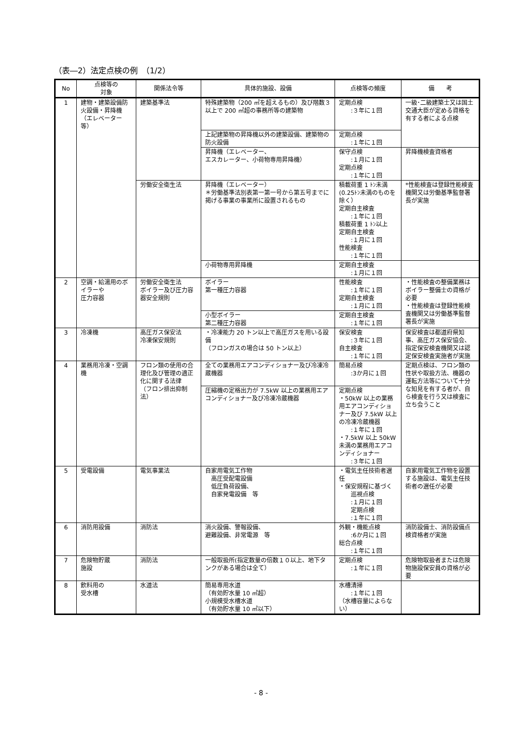（表―2）法定点検の例　（1/2）
| No | 点検等の 対象 | 関係法令等 | 具体的施設、設備 | 点検等の頻度 | 備 考 |
| --- | --- | --- | --- | --- | --- |
| 1 | 建物・建築設備防火設備・昇降機（エレベーター等） | 建築基準法 | 特殊建築物（200 ㎡を超えるもの）及び階数３以上で 200 ㎡超の事務所等の建築物 | 定期点検 :３年に１回 | 一級･二級建築士又は国土交通大臣が定める資格を有する者による点検 |
| | | | 上記建築物の昇降機以外の建築設備、建築物の防火設備 | 定期点検 :１年に１回 | |
| | | | 昇降機（エレベーター、 エスカレーター、小荷物専用昇降機） | 保守点検 :１月に１回 定期点検 :１年に１回 | 昇降機検査資格者 |
| | | 労働安全衛生法 | 昇降機（エレベーター） ＊労働基準法別表第一第一号から第五号までに掲げる事業の事業所に設置されるもの | 積載荷重 1 ﾄﾝ未満(0.25ﾄﾝ未満のものを除く） 定期自主検査 :１年に１回 積載荷重 1 ﾄﾝ以上 定期自主検査 :１月に１回 性能検査 :１年に１回 | *性能検査は登録性能検査機関又は労働基準監督署長が実施 |
| | | | 小荷物専用昇降機 | 定期自主検査 :１月に１回 | |
| 2 | 空調・給湯用のボイラーや 圧力容器 | 労働安全衛生法 ボイラー及び圧力容器安全規則 | ボイラー 第一種圧力容器 | 性能検査 :１年に１回 定期自主検査 :１月に１回 | ・性能検査の整備業務はボイラー整備士の資格が必要 ・性能検査は登録性能検査機関又は労働基準監督署長が実施 |
| | | | 小型ボイラー 第二種圧力容器 | 定期自主検査 :１年に１回 | |
| 3 | 冷凍機 | 高圧ガス保安法 冷凍保安規則 | ・冷凍能力 20 トン以上で高圧ガスを用いる設備 （フロンガスの場合は 50 トン以上） | 保安検査 :３年に１回 自主検査 :１年に１回 | 保安検査は都道府県知事、高圧ガス保安協会、指定保安検査機関又は認定保安検査実施者が実施 |
| 4 | 業務用冷凍・空調機 | フロン類の使用の合理化及び管理の適正化に関する法律 （フロン排出抑制法） | 全ての業務用エアコンディショナー及び冷凍冷蔵機器 | 簡易点検 :3か月に１回 | 定期点検は、フロン類の性状や取扱方法、機器の運転方法等について十分な知見を有する者が、自ら検査を行う又は検査に立ち会うこと |
| | | | 圧縮機の定格出力が 7.5kW 以上の業務用エアコンディショナー及び冷凍冷蔵機器 | 定期点検 ・50kW 以上の業務用エアコンディショナー及び 7.5kW 以上の冷凍冷蔵機器 :１年に１回 ・7.5kW 以上 50kW 未満の業務用エアコンディショナー :３年に１回 | |
| 5 | 受電設備 | 電気事業法 | 自家用電気工作物 高圧受配電設備 低圧負荷設備、 自家発電設備 等 | ・電気主任技術者選任 ・保安規程に基づく 巡視点検 :１月に１回 定期点検 :１年に１回 | 自家用電気工作物を設置する施設は、電気主任技術者の選任が必要 |
| 6 | 消防用設備 | 消防法 | 消火設備、警報設備、 避難設備、非常電源 等 | 外観・機能点検 :6か月に１回 総合点検 :１年に１回 | 消防設備士、消防設備点検資格者が実施 |
| 7 | 危険物貯蔵 施設 | 消防法 | 一般取扱所(指定数量の倍数１０以上、地下タンクがある場合は全て） | 定期点検 :１年に１回 | 危険物取扱者または危険物施設保安員の資格が必要 |
| 8 | 飲料用の 受水槽 | 水道法 | 簡易専用水道 （有効貯水量 10 ㎥超） 小規模受水槽水道 （有効貯水量 10 ㎥以下） | 水槽清掃 :１年に１回 （水槽容量によらない） | |
- 8 -